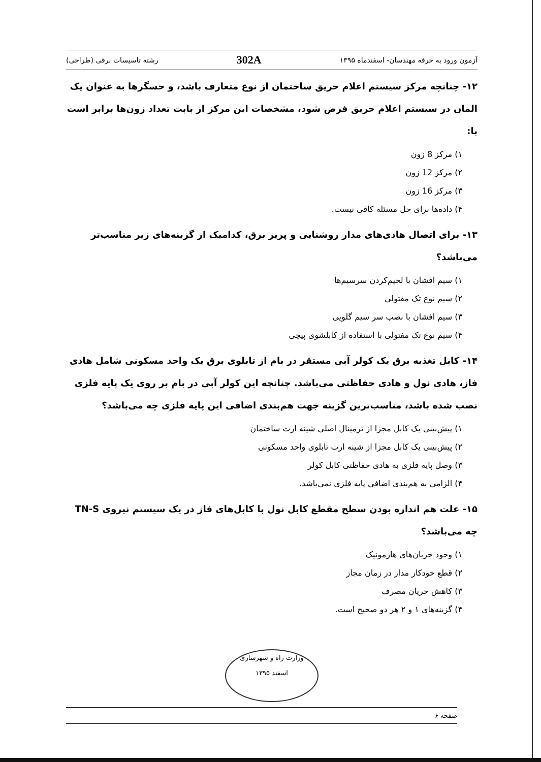آزمون ورود به حرفه مهندسان- اسفندماه ۱۳۹۵ 302A رشته تاسیسات برقی (طراحی)
۱۲- چنانچه مرکز سیستم اعلام حریق ساختمان از نوع متعارف باشد، و حسگرها به عنوان یک المان در سیستم اعلام حریق فرض شود، مشخصات این مرکز از بابت تعداد زون‌ها برابر است با:
۱) مرکز 8 زون
۲) مرکز 12 زون
۳) مرکز 16 زون
۴) داده‌ها برای حل مسئله کافی نیست.
۱۳- برای اتصال هادی‌های مدار روشنایی و پریز برق، کدامیک از گزینه‌های زیر مناسب‌تر می‌باشد؟
۱) سیم افشان با لحیم‌کردن سرسیم‌ها
۲) سیم نوع تک مفتولی
۳) سیم افشان با نصب سر سیم گلویی
۴) سیم نوع تک مفتولی با استفاده از کابلشوی پیچی
۱۴- کابل تغذیه برق یک کولر آبی مستقر در بام از تابلوی برق یک واحد مسکونی شامل هادی فاز، هادی نول و هادی حفاظتی می‌باشد. چنانچه این کولر آبی در بام بر روی یک پایه فلزی نصب شده باشد، مناسب‌ترین گزینه جهت هم‌بندی اضافی این پایه فلزی چه می‌باشد؟
۱) پیش‌بینی یک کابل مجزا از ترمینال اصلی شینه ارت ساختمان
۲) پیش‌بینی یک کابل مجزا از شینه ارت تابلوی واحد مسکونی
۳) وصل پایه فلزی به هادی حفاظتی کابل کولر
۴) الزامی به هم‌بندی اضافی پایه فلزی نمی‌باشد.
۱۵- علت هم اندازه بودن سطح مقطع کابل نول با کابل‌های فاز در یک سیستم نیروی TN-S چه می‌باشد؟
۱) وجود جریان‌های هارمونیک
۲) قطع خودکار مدار در زمان مجاز
۳) کاهش جریان مصرف
۴) گزینه‌های ۱ و ۲ هر دو صحیح است.
وزارت راه و شهرسازی
اسفند ۱۳۹۵
صفحه ۶